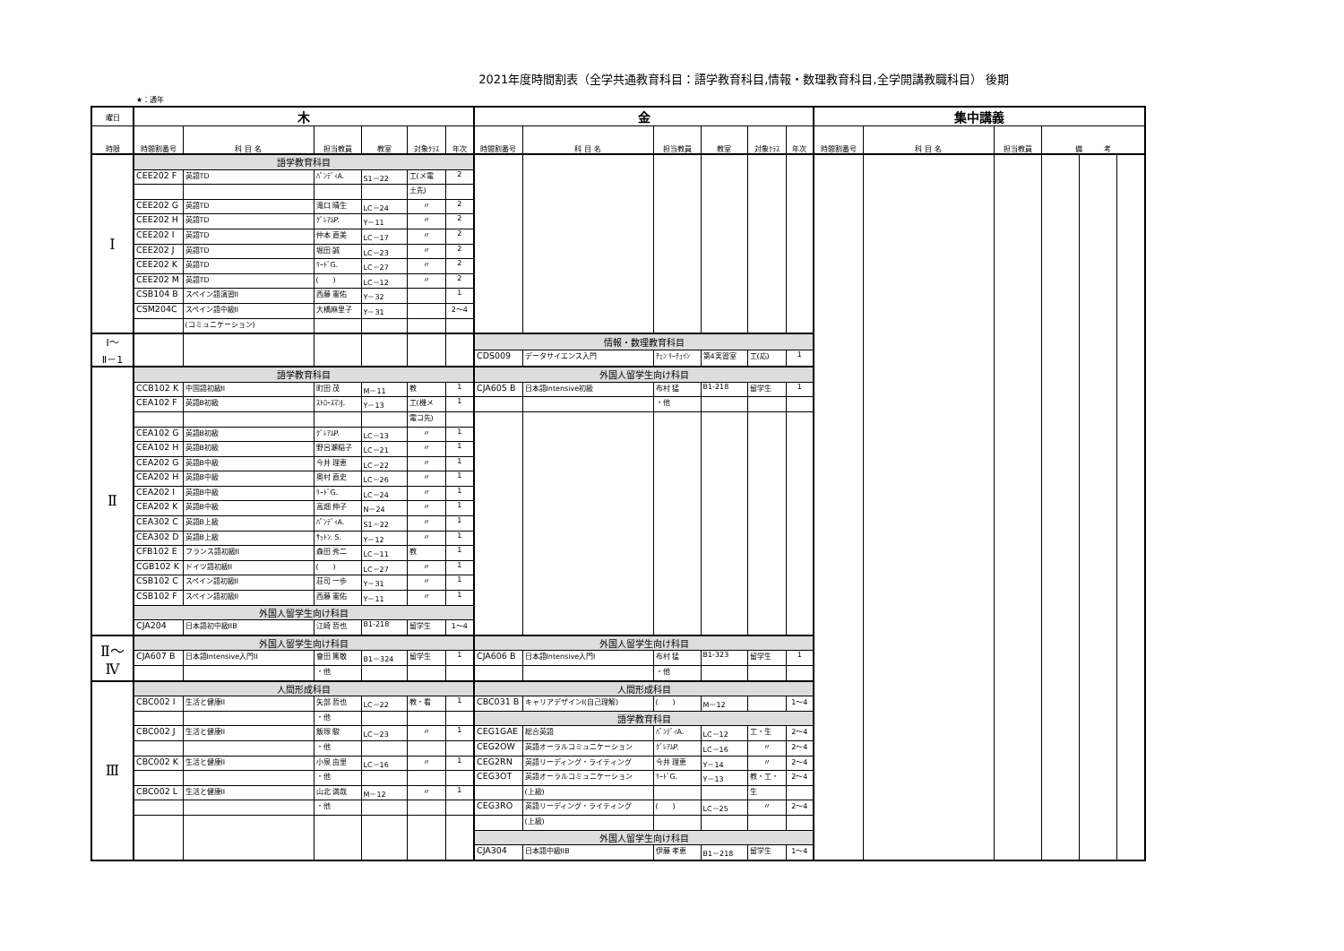2021年度時間割表（全学共通教育科目：語学教育科目,情報・数理教育科目,全学開講教職科目） 後期
★：通年
| 曜日 | 木 | | | | | | 金 | | | | | | 集中講義 | | | | | |
| 時限 | 時間割番号 | 科 目 名 | 担当教員 | 教室 | 対象ｸﾗｽ | 年次 | 時間割番号 | 科 目 名 | 担当教員 | 教室 | 対象ｸﾗｽ | 年次 | 時間割番号 | 科 目 名 | 担当教員 | 備 考 | | |
| Ⅰ | 語学教育科目 | | | | | | | | | | | | | | | | | |
| | CEE202 F | 英語TD | ﾊﾟﾝﾃﾞｨA. | S1－22 | 工(メ電 | 2 | | | | | | | | | | | | |
| | | | | | 土先) | | | | | | | | | | | | | |
| | CEE202 G | 英語TD | 滝口 晴生 | LC－24 | 〃 | 2 | | | | | | | | | | | | |
| | CEE202 H | 英語TD | ｸﾞﾚｱﾑP. | Y－11 | 〃 | 2 | | | | | | | | | | | | |
| | CEE202 I | 英語TD | 仲本 直美 | LC－17 | 〃 | 2 | | | | | | | | | | | | |
| | CEE202 J | 英語TD | 堀田 誠 | LC－23 | 〃 | 2 | | | | | | | | | | | | |
| | CEE202 K | 英語TD | ﾘｰﾄﾞG. | LC－27 | 〃 | 2 | | | | | | | | | | | | |
| | CEE202 M | 英語TD | ( ) | LC－12 | 〃 | 2 | | | | | | | | | | | | |
| | CSB104 B | スペイン語演習II | 西藤 憲佑 | Y－32 | | 1 | | | | | | | | | | | | |
| | CSM204C | スペイン語中級II | 大橋麻里子 | Y－31 | | 2～4 | | | | | | | | | | | | |
| | | (コミュニケーション) | | | | | | | | | | | | | | | | |
| Ⅰ～ Ⅱ－1 | | | | | | | 情報・数理教育科目 | | | | | | | | | | | |
| | | | | | | | CDS009 | データサイエンス入門 | ﾁｪﾝ ﾘｰﾁｭｲﾝ | 第4実習室 | 工(応) | 1 | | | | | | |
| Ⅱ | 語学教育科目 | | | | | | 外国人留学生向け科目 | | | | | | | | | | | |
| | CCB102 K | 中国語初級II | 町田 茂 | M－11 | 教 | 1 | CJA605 B | 日本語Intensive初級 | 布村 猛 | B1-218 | 留学生 | 1 | | | | | | |
| | CEA102 F | 英語B初級 | ｽﾄﾛｰｽﾏﾝJ. | Y－13 | 工(機メ | 1 | | | ・他 | | | | | | | | | |
| | | | | | 電コ先) | | | | | | | | | | | | | |
| | CEA102 G | 英語B初級 | ｸﾞﾚｱﾑP. | LC－13 | 〃 | 1 | | | | | | | | | | | | |
| | CEA102 H | 英語B初級 | 野呂瀬稲子 | LC－21 | 〃 | 1 | | | | | | | | | | | | |
| | CEA202 G | 英語B中級 | 今井 理恵 | LC－22 | 〃 | 1 | | | | | | | | | | | | |
| | CEA202 H | 英語B中級 | 奥村 直史 | LC－26 | 〃 | 1 | | | | | | | | | | | | |
| | CEA202 I | 英語B中級 | ﾘｰﾄﾞG. | LC－24 | 〃 | 1 | | | | | | | | | | | | |
| | CEA202 K | 英語B中級 | 高畑 伸子 | N－24 | 〃 | 1 | | | | | | | | | | | | |
| | CEA302 C | 英語B上級 | ﾊﾟﾝﾃﾞｨA. | S1－22 | 〃 | 1 | | | | | | | | | | | | |
| | CEA302 D | 英語B上級 | ｻｯﾄﾝ. S. | Y－12 | 〃 | 1 | | | | | | | | | | | | |
| | CFB102 E | フランス語初級II | 森田 秀二 | LC－11 | 教 | 1 | | | | | | | | | | | | |
| | CGB102 K | ドイツ語初級II | ( ) | LC－27 | 〃 | 1 | | | | | | | | | | | | |
| | CSB102 C | スペイン語初級II | 荘司 一歩 | Y－31 | 〃 | 1 | | | | | | | | | | | | |
| | CSB102 F | スペイン語初級II | 西藤 憲佑 | Y－11 | 〃 | 1 | | | | | | | | | | | | |
| | 外国人留学生向け科目 | | | | | | | | | | | | | | | | | |
| | CJA204 | 日本語初中級IIB | 江崎 哲也 | B1-218 | 留学生 | 1～4 | | | | | | | | | | | | |
| Ⅱ～ Ⅳ | 外国人留学生向け科目 | | | | | | 外国人留学生向け科目 | | | | | | | | | | | |
| | CJA607 B | 日本語Intensive入門II | 會田 篤敬 | B1－324 | 留学生 | 1 | CJA606 B | 日本語Intensive入門I | 布村 猛 | B1-323 | 留学生 | 1 | | | | | | |
| | | | ・他 | | | | | | ・他 | | | | | | | | | |
| Ⅲ | 人間形成科目 | | | | | | 人間形成科目 | | | | | | | | | | | |
| | CBC002 I | 生活と健康II | 矢部 哲也 | LC－22 | 教・看 | 1 | CBC031 B | キャリアデザインI(自己理解) | ( ) | M－12 | | 1～4 | | | | | | |
| | | | ・他 | | | | 語学教育科目 | | | | | | | | | | | |
| | CBC002 J | 生活と健康II | 飯塚 駿 | LC－23 | 〃 | 1 | CEG1GAE | 総合英語 | ﾊﾟﾝﾃﾞｨA. | LC－12 | 工・生 | 2～4 | | | | | | |
| | | | ・他 | | | | CEG2OW | 英語オーラルコミュニケーション | ｸﾞﾚｱﾑP. | LC－16 | 〃 | 2～4 | | | | | | |
| | CBC002 K | 生活と健康II | 小泉 由里 | LC－16 | 〃 | 1 | CEG2RN | 英語リーディング・ライティング | 今井 理恵 | Y－14 | 〃 | 2～4 | | | | | | |
| | | | ・他 | | | | CEG3OT | 英語オーラルコミュニケーション | ﾘｰﾄﾞG. | Y－13 | 教・工・ | 2～4 | | | | | | |
| | CBC002 L | 生活と健康II | 山北 満哉 | M－12 | 〃 | 1 | | (上級) | | | 生 | | | | | | | |
| | | | ・他 | | | | CEG3RO | 英語リーディング・ライティング | ( ) | LC－25 | 〃 | 2～4 | | | | | | |
| | | | | | | | | (上級) | | | | | | | | | | |
| | | | | | | | 外国人留学生向け科目 | | | | | | | | | | | |
| | | | | | | | CJA304 | 日本語中級IIB | 伊藤 孝恵 | B1－218 | 留学生 | 1～4 | | | | | | |